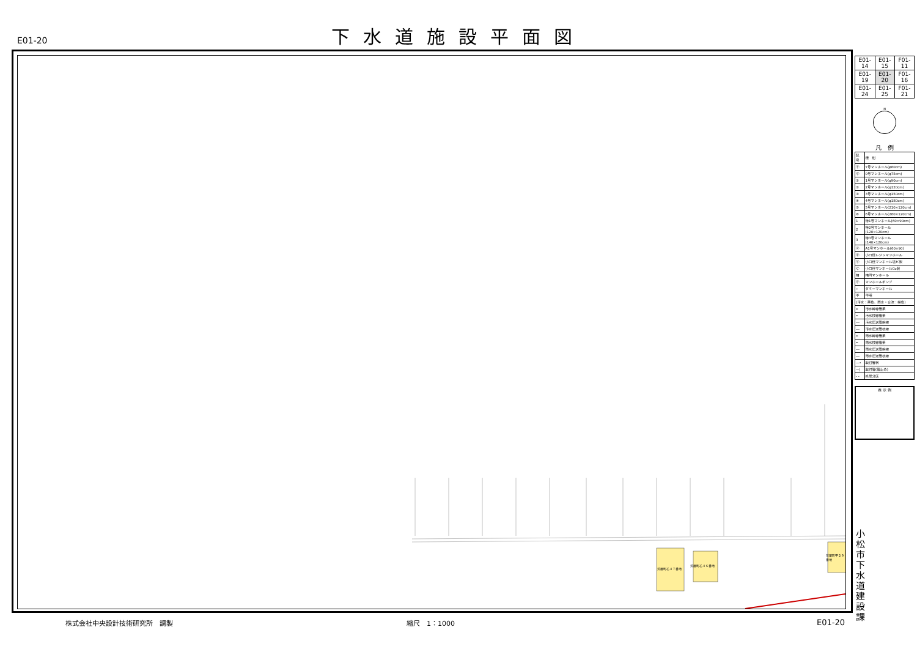E01-20
下水道施設平面図
荒屋町乙４７番地
荒屋町乙４６番地
荒屋町甲２９番地
| E01-14 | E01-15 | F01-11 |
| E01-19 | E01-20 | F01-16 |
| E01-24 | E01-25 | F01-21 |
N
凡　例
| 記 号 | 種 別 |
| Ⓨ | Y号マンホール(φ60cm) |
| ⓪ | 0号マンホール(φ75cm) |
| ① | 1号マンホール(φ90cm) |
| ② | 2号マンホール(φ120cm) |
| ③ | 3号マンホール(φ150cm) |
| ④ | 4号マンホール(φ180cm) |
| ⑤ | 5号マンホール(210×120cm) |
| ⑥ | 6号マンホール(260×120cm) |
| 1 | 特1号マンホール(60×90cm) |
| 2 | 特2号マンホール(120×120cm) |
| 3 | 特3号マンホール(140×120cm) |
| Ⓐ | A1号マンホール(60×90) |
| Ⓡ | 小口径レジンマンホール |
| Ⓥ | 小口径マンホール塩ビ製 |
| Ⓒ | 小口径マンホールCo製 |
| 楕 | 楕円マンホール |
| Ⓟ | マンホールポンプ |
| ∘ | ダミーマンホール |
| 不 | 不明 |
| (汚水：茶色、雨水・合流：紺色) | |
| ━ | 汚水幹線管渠 |
| ━ | 汚水枝線管渠 |
| --- | 汚水圧送管幹線 |
| --- | 汚水圧送管枝線 |
| ━ | 雨水幹線管渠 |
| ━ | 雨水枝線管渠 |
| --- | 雨水圧送管幹線 |
| --- | 雨水圧送管枝線 |
| —• | 取付管桝 |
| —/ | 取付管(管止め) |
| - - | 処理分区 |
表 示 例
小松市下水道建設課
株式会社中央設計技術研究所　調製 縮尺　1：1000 E01-20